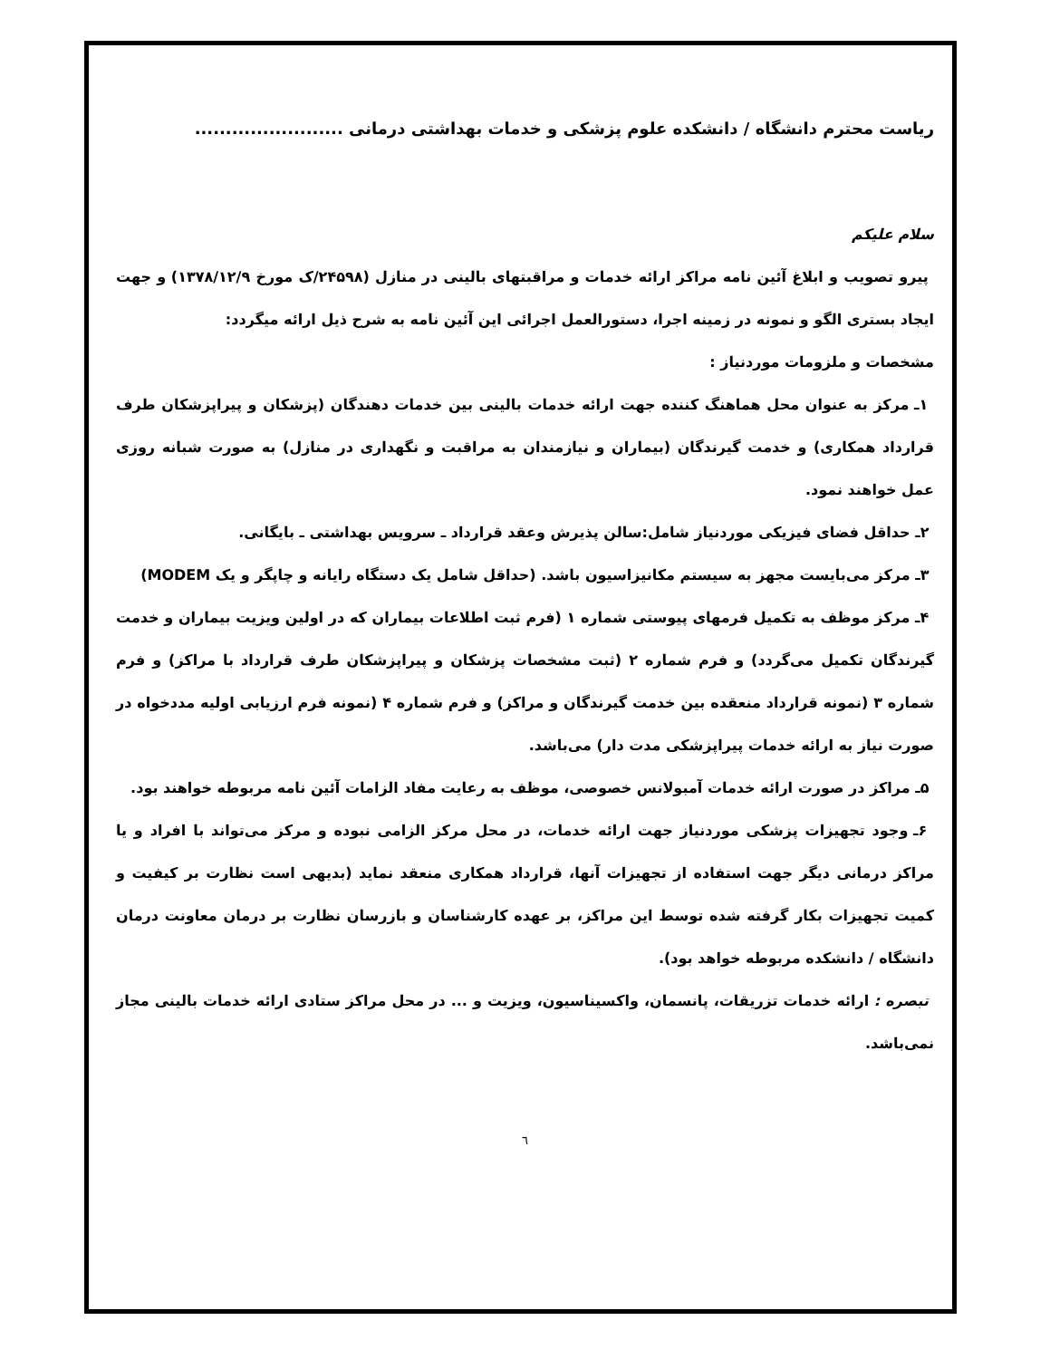ریاست محترم دانشگاه / دانشکده علوم پزشکی و خدمات بهداشتی درمانی ........................
سلام علیکم
پیرو تصویب و ابلاغ آئین نامه مراکز ارائه خدمات و مراقبتهای بالینی در منازل (۲۴۵۹۸/ک مورخ ۱۳۷۸/۱۲/۹) و جهت ایجاد بستری الگو و نمونه در زمینه اجرا، دستورالعمل اجرائی این آئین نامه به شرح ذیل ارائه میگردد:
مشخصات و ملزومات موردنیاز :
۱ـ مرکز به عنوان محل هماهنگ کننده جهت ارائه خدمات بالینی بین خدمات دهندگان (پزشکان و پیراپزشکان طرف قرارداد همکاری) و خدمت گیرندگان (بیماران و نیازمندان به مراقبت و نگهداری در منازل) به صورت شبانه روزی عمل خواهند نمود.
۲ـ حداقل فضای فیزیکی موردنیاز شامل:سالن پذیرش وعقد قرارداد ـ سرویس بهداشتی ـ بایگانی.
۳ـ مرکز می‌بایست مجهز به سیستم مکانیزاسیون باشد. (حداقل شامل یک دستگاه رایانه و چاپگر و یک MODEM)
۴ـ مرکز موظف به تکمیل فرمهای پیوستی شماره ۱ (فرم ثبت اطلاعات بیماران که در اولین ویزیت بیماران و خدمت گیرندگان تکمیل می‌گردد) و فرم شماره ۲ (ثبت مشخصات پزشکان و پیراپزشکان طرف قرارداد با مراکز) و فرم شماره ۳ (نمونه قرارداد منعقده بین خدمت گیرندگان و مراکز) و فرم شماره ۴ (نمونه فرم ارزیابی اولیه مددخواه در صورت نیاز به ارائه خدمات پیراپزشکی مدت دار) می‌باشد.
۵ـ مراکز در صورت ارائه خدمات آمبولانس خصوصی، موظف به رعایت مفاد الزامات آئین نامه مربوطه خواهند بود.
۶ـ وجود تجهیزات پزشکی موردنیاز جهت ارائه خدمات، در محل مرکز الزامی نبوده و مرکز می‌تواند با افراد و یا مراکز درمانی دیگر جهت استفاده از تجهیزات آنها، قرارداد همکاری منعقد نماید (بدیهی است نظارت بر کیفیت و کمیت تجهیزات بکار گرفته شده توسط این مراکز، بر عهده کارشناسان و بازرسان نظارت بر درمان معاونت درمان دانشگاه / دانشکده مربوطه خواهد بود).
تبصره : ارائه خدمات تزریقات، پانسمان، واکسیناسیون، ویزیت و ... در محل مراکز ستادی ارائه خدمات بالینی مجاز نمی‌باشد.
٦